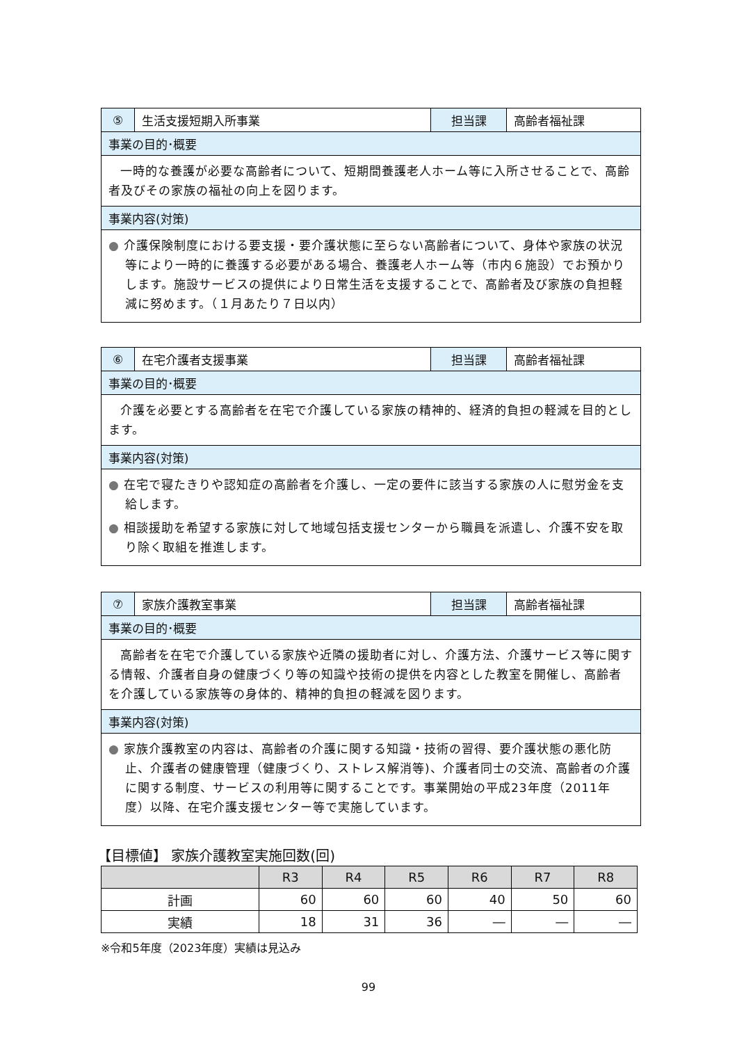| ⑤ | 生活支援短期入所事業 | 担当課 | 高齢者福祉課 |
| 事業の目的･概要 | | | |
| 一時的な養護が必要な高齢者について、短期間養護老人ホーム等に入所させることで、高齢者及びその家族の福祉の向上を図ります。 | | | |
| 事業内容(対策) | | | |
| ● 介護保険制度における要支援・要介護状態に至らない高齢者について、身体や家族の状況等により一時的に養護する必要がある場合、養護老人ホーム等（市内６施設）でお預かりします。施設サービスの提供により日常生活を支援することで、高齢者及び家族の負担軽減に努めます。（１月あたり７日以内） | | | |
| ⑥ | 在宅介護者支援事業 | 担当課 | 高齢者福祉課 |
| 事業の目的･概要 | | | |
| 介護を必要とする高齢者を在宅で介護している家族の精神的、経済的負担の軽減を目的とします。 | | | |
| 事業内容(対策) | | | |
| ● 在宅で寝たきりや認知症の高齢者を介護し、一定の要件に該当する家族の人に慰労金を支給します。 ● 相談援助を希望する家族に対して地域包括支援センターから職員を派遣し、介護不安を取り除く取組を推進します。 | | | |
| ⑦ | 家族介護教室事業 | 担当課 | 高齢者福祉課 |
| 事業の目的･概要 | | | |
| 高齢者を在宅で介護している家族や近隣の援助者に対し、介護方法、介護サービス等に関する情報、介護者自身の健康づくり等の知識や技術の提供を内容とした教室を開催し、高齢者を介護している家族等の身体的、精神的負担の軽減を図ります。 | | | |
| 事業内容(対策) | | | |
| ● 家族介護教室の内容は、高齢者の介護に関する知識・技術の習得、要介護状態の悪化防止、介護者の健康管理（健康づくり、ストレス解消等)、介護者同士の交流、高齢者の介護に関する制度、サービスの利用等に関することです。事業開始の平成23年度（2011年度）以降、在宅介護支援センター等で実施しています。 | | | |
【目標値】 家族介護教室実施回数(回)
| | R3 | R4 | R5 | R6 | R7 | R8 |
| --- | --- | --- | --- | --- | --- | --- |
| 計画 | 60 | 60 | 60 | 40 | 50 | 60 |
| 実績 | 18 | 31 | 36 | ― | ― | ― |
※令和5年度（2023年度）実績は見込み
99